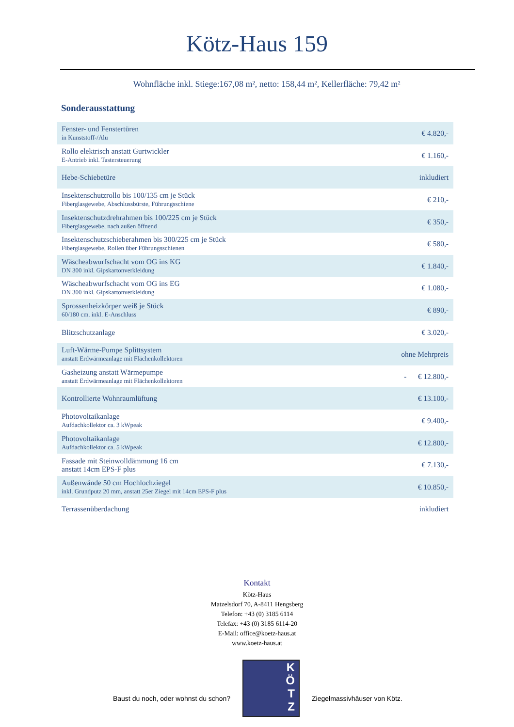Kötz-Haus 159
Wohnfläche inkl. Stiege:167,08 m², netto: 158,44 m², Kellerfläche: 79,42 m²
Sonderausstattung
| Fenster- und Fenstertüren in Kunststoff-/Alu | € 4.820,- |
| Rollo elektrisch anstatt Gurtwickler E-Antrieb inkl. Tastersteuerung | € 1.160,- |
| Hebe-Schiebetüre | inkludiert |
| Insektenschutzrollo bis 100/135 cm je Stück Fiberglasgewebe, Abschlussbürste, Führungsschiene | € 210,- |
| Insektenschutzdrehrahmen bis 100/225 cm je Stück Fiberglasgewebe, nach außen öffnend | € 350,- |
| Insektenschutzschieberahmen bis 300/225 cm je Stück Fiberglasgewebe, Rollen über Führungsschienen | € 580,- |
| Wäscheabwurfschacht vom OG ins KG DN 300 inkl. Gipskartonverkleidung | € 1.840,- |
| Wäscheabwurfschacht vom OG ins EG DN 300 inkl. Gipskartonverkleidung | € 1.080,- |
| Sprossenheizkörper weiß je Stück 60/180 cm. inkl. E-Anschluss | € 890,- |
| Blitzschutzanlage | € 3.020,- |
| Luft-Wärme-Pumpe Splittsystem anstatt Erdwärmeanlage mit Flächenkollektoren | ohne Mehrpreis |
| Gasheizung anstatt Wärmepumpe anstatt Erdwärmeanlage mit Flächenkollektoren | - € 12.800,- |
| Kontrollierte Wohnraumlüftung | € 13.100,- |
| Photovoltaikanlage Aufdachkollektor ca. 3 kWpeak | € 9.400,- |
| Photovoltaikanlage Aufdachkollektor ca. 5 kWpeak | € 12.800,- |
| Fassade mit Steinwolldämmung 16 cm anstatt 14cm EPS-F plus | € 7.130,- |
| Außenwände 50 cm Hochlochziegel inkl. Grundputz 20 mm, anstatt 25er Ziegel mit 14cm EPS-F plus | € 10.850,- |
| Terrassenüberdachung | inkludiert |
Kontakt
Kötz-Haus
Matzelsdorf 70, A-8411 Hengsberg
Telefon: +43 (0) 3185 6114
Telefax: +43 (0) 3185 6114-20
E-Mail: office@koetz-haus.at
www.koetz-haus.at
Baust du noch, oder wohnst du schon?
K
Ö
T
Z
Ziegelmassivhäuser von Kötz.